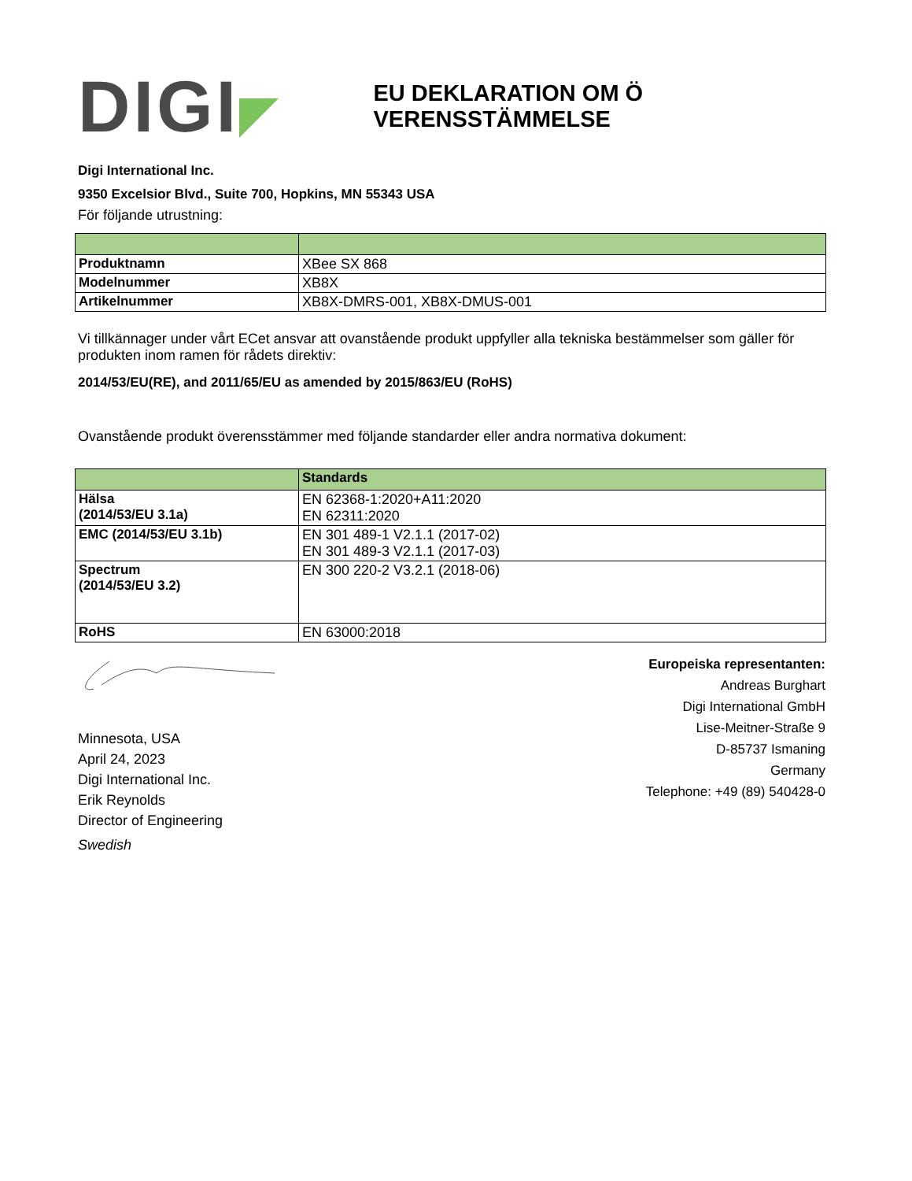DIGI
EU DEKLARATION OM Ö VERENSSTÄMMELSE
Digi International Inc.
9350 Excelsior Blvd., Suite 700, Hopkins, MN 55343 USA
För följande utrustning:
| Produktnamn | XBee SX 868 |
| Modelnummer | XB8X |
| Artikelnummer | XB8X-DMRS-001, XB8X-DMUS-001 |
Vi tillkännager under vårt ECet ansvar att ovanstående produkt uppfyller alla tekniska bestämmelser som gäller för produkten inom ramen för rådets direktiv:
2014/53/EU(RE), and 2011/65/EU as amended by 2015/863/EU (RoHS)
Ovanstående produkt överensstämmer med följande standarder eller andra normativa dokument:
| | Standards |
| --- | --- |
| Hälsa (2014/53/EU 3.1a) | EN 62368-1:2020+A11:2020 EN 62311:2020 |
| EMC (2014/53/EU 3.1b) | EN 301 489-1 V2.1.1 (2017-02) EN 301 489-3 V2.1.1 (2017-03) |
| Spectrum (2014/53/EU 3.2) | EN 300 220-2 V3.2.1 (2018-06) |
| RoHS | EN 63000:2018 |
Minnesota, USA
April 24, 2023
Digi International Inc.
Erik Reynolds
Director of Engineering
Swedish
Europeiska representanten:
Andreas Burghart
Digi International GmbH
Lise-Meitner-Straße 9
D-85737 Ismaning
Germany
Telephone: +49 (89) 540428-0